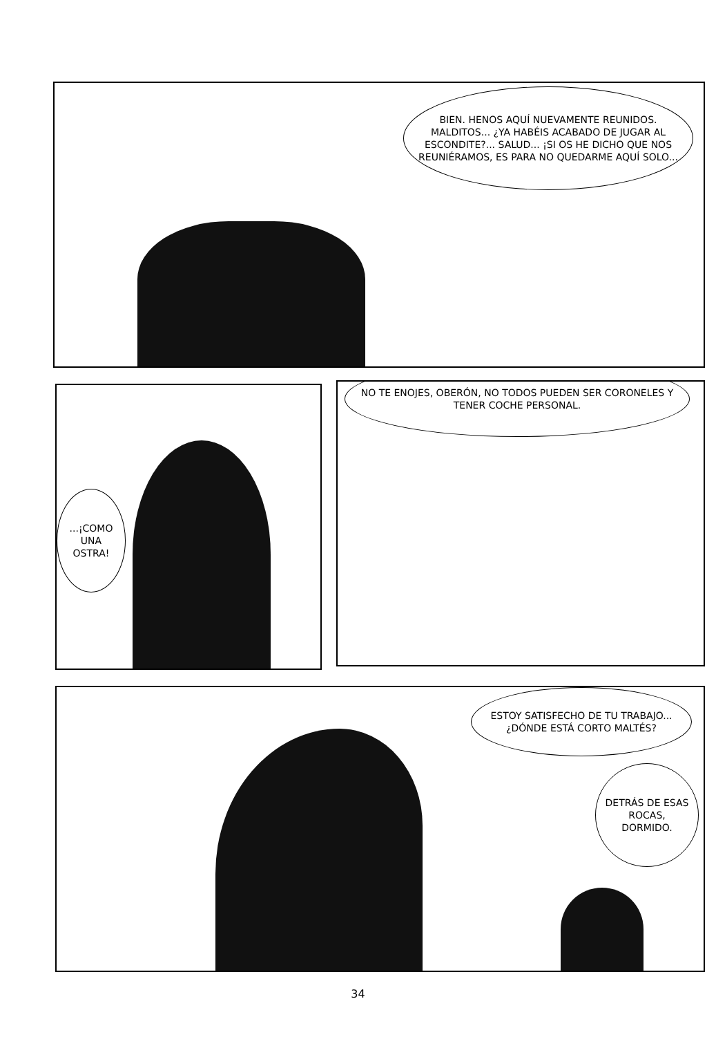BIEN. HENOS AQUÍ NUEVAMENTE REUNIDOS. MALDITOS... ¿YA HABÉIS ACABADO DE JUGAR AL ESCONDITE?... SALUD... ¡SI OS HE DICHO QUE NOS REUNIÉRAMOS, ES PARA NO QUEDARME AQUÍ SOLO...
...¡COMO UNA OSTRA!
NO TE ENOJES, OBERÓN, NO TODOS PUEDEN SER CORONELES Y TENER COCHE PERSONAL.
ESTOY SATISFECHO DE TU TRABAJO... ¿DÓNDE ESTÁ CORTO MALTÉS?
DETRÁS DE ESAS ROCAS, DORMIDO.
34